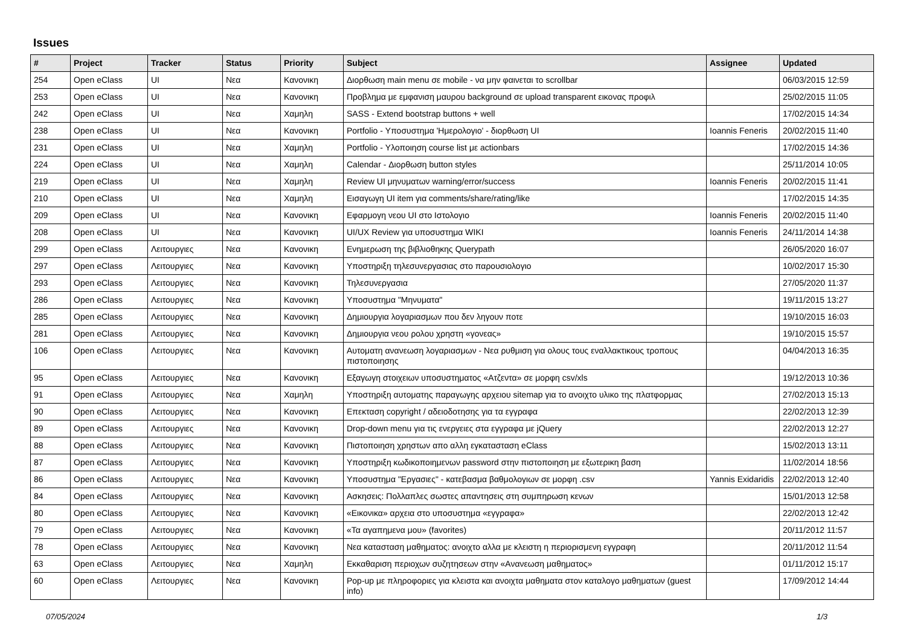Issues
| # | Project | Tracker | Status | Priority | Subject | Assignee | Updated |
| --- | --- | --- | --- | --- | --- | --- | --- |
| 254 | Open eClass | UI | Νεα | Κανονικη | Διορθωση main menu σε mobile - να μην φαινεται το scrollbar | | 06/03/2015 12:59 |
| 253 | Open eClass | UI | Νεα | Κανονικη | Προβλημα με εμφανιση μαυρου background σε upload transparent εικονας προφιλ | | 25/02/2015 11:05 |
| 242 | Open eClass | UI | Νεα | Χαμηλη | SASS - Extend bootstrap buttons + well | | 17/02/2015 14:34 |
| 238 | Open eClass | UI | Νεα | Κανονικη | Portfolio - Υποσυστημα 'Ημερολογιο' - διορθωση UI | Ioannis Feneris | 20/02/2015 11:40 |
| 231 | Open eClass | UI | Νεα | Χαμηλη | Portfolio - Υλοποιηση course list με actionbars | | 17/02/2015 14:36 |
| 224 | Open eClass | UI | Νεα | Χαμηλη | Calendar - Διορθωση button styles | | 25/11/2014 10:05 |
| 219 | Open eClass | UI | Νεα | Χαμηλη | Review UI μηνυματων warning/error/success | Ioannis Feneris | 20/02/2015 11:41 |
| 210 | Open eClass | UI | Νεα | Χαμηλη | Εισαγωγη UI item για comments/share/rating/like | | 17/02/2015 14:35 |
| 209 | Open eClass | UI | Νεα | Κανονικη | Εφαρμογη νεου UI στο Ιστολογιο | Ioannis Feneris | 20/02/2015 11:40 |
| 208 | Open eClass | UI | Νεα | Κανονικη | UI/UX Review για υποσυστημα WIKI | Ioannis Feneris | 24/11/2014 14:38 |
| 299 | Open eClass | Λειτουργιες | Νεα | Κανονικη | Ενημερωση της βιβλιοθηκης Querypath | | 26/05/2020 16:07 |
| 297 | Open eClass | Λειτουργιες | Νεα | Κανονικη | Υποστηριξη τηλεσυνεργασιας στο παρουσιολογιο | | 10/02/2017 15:30 |
| 293 | Open eClass | Λειτουργιες | Νεα | Κανονικη | Τηλεσυνεργασια | | 27/05/2020 11:37 |
| 286 | Open eClass | Λειτουργιες | Νεα | Κανονικη | Υποσυστημα "Μηνυματα" | | 19/11/2015 13:27 |
| 285 | Open eClass | Λειτουργιες | Νεα | Κανονικη | Δημιουργια λογαριασμων που δεν ληγουν ποτε | | 19/10/2015 16:03 |
| 281 | Open eClass | Λειτουργιες | Νεα | Κανονικη | Δημιουργια νεου ρολου χρηστη «γονεας» | | 19/10/2015 15:57 |
| 106 | Open eClass | Λειτουργιες | Νεα | Κανονικη | Αυτοματη ανανεωση λογαριασμων - Νεα ρυθμιση για ολους τους εναλλακτικους τροπους πιστοποιησης | | 04/04/2013 16:35 |
| 95 | Open eClass | Λειτουργιες | Νεα | Κανονικη | Εξαγωγη στοιχειων υποσυστηματος «Ατζεντα» σε μορφη csv/xls | | 19/12/2013 10:36 |
| 91 | Open eClass | Λειτουργιες | Νεα | Χαμηλη | Υποστηριξη αυτοματης παραγωγης αρχειου sitemap για το ανοιχτο υλικο της πλατφορμας | | 27/02/2013 15:13 |
| 90 | Open eClass | Λειτουργιες | Νεα | Κανονικη | Επεκταση copyright / αδειοδοτησης για τα εγγραφα | | 22/02/2013 12:39 |
| 89 | Open eClass | Λειτουργιες | Νεα | Κανονικη | Drop-down menu για τις ενεργειες στα εγγραφα με jQuery | | 22/02/2013 12:27 |
| 88 | Open eClass | Λειτουργιες | Νεα | Κανονικη | Πιστοποιηση χρηστων απο αλλη εγκατασταση eClass | | 15/02/2013 13:11 |
| 87 | Open eClass | Λειτουργιες | Νεα | Κανονικη | Υποστηριξη κωδικοποιημενων password στην πιστοποιηση με εξωτερικη βαση | | 11/02/2014 18:56 |
| 86 | Open eClass | Λειτουργιες | Νεα | Κανονικη | Υποσυστημα "Εργασιες" - κατεβασμα βαθμολογιων σε μορφη .csv | Yannis Exidaridis | 22/02/2013 12:40 |
| 84 | Open eClass | Λειτουργιες | Νεα | Κανονικη | Ασκησεις: Πολλαπλες σωστες απαντησεις στη συμπηρωση κενων | | 15/01/2013 12:58 |
| 80 | Open eClass | Λειτουργιες | Νεα | Κανονικη | «Εικονικα» αρχεια στο υποσυστημα «εγγραφα» | | 22/02/2013 12:42 |
| 79 | Open eClass | Λειτουργιες | Νεα | Κανονικη | «Τα αγαπημενα μου» (favorites) | | 20/11/2012 11:57 |
| 78 | Open eClass | Λειτουργιες | Νεα | Κανονικη | Νεα κατασταση μαθηματος: ανοιχτο αλλα με κλειστη η περιορισμενη εγγραφη | | 20/11/2012 11:54 |
| 63 | Open eClass | Λειτουργιες | Νεα | Χαμηλη | Εκκαθαριση περιοχων συζητησεων στην «Ανανεωση μαθηματος» | | 01/11/2012 15:17 |
| 60 | Open eClass | Λειτουργιες | Νεα | Κανονικη | Pop-up με πληροφοριες για κλειστα και ανοιχτα μαθηματα στον καταλογο μαθηματων (guest info) | | 17/09/2012 14:44 |
07/05/2024 1/3